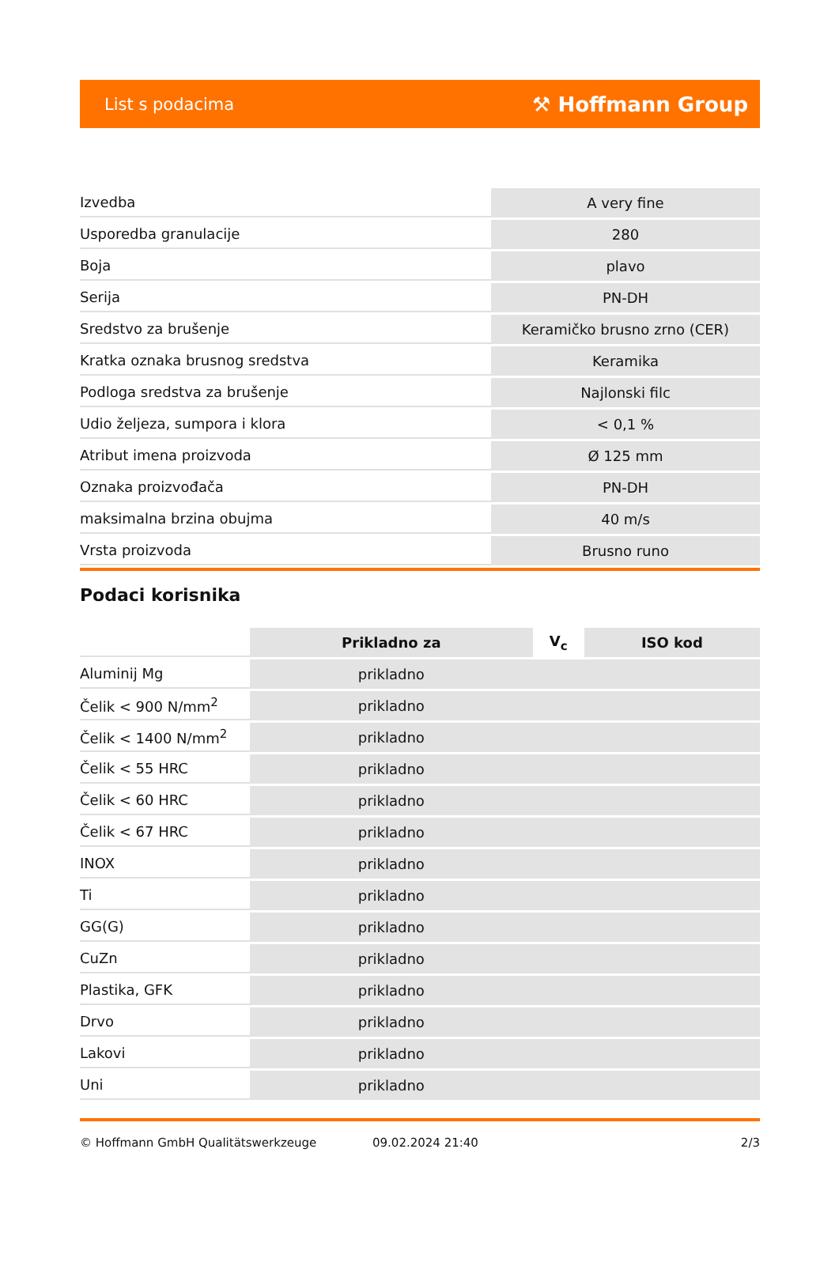List s podacima ⚒ Hoffmann Group
| Izvedba | A very fine |
| Usporedba granulacije | 280 |
| Boja | plavo |
| Serija | PN-DH |
| Sredstvo za brušenje | Keramičko brusno zrno (CER) |
| Kratka oznaka brusnog sredstva | Keramika |
| Podloga sredstva za brušenje | Najlonski filc |
| Udio željeza, sumpora i klora | < 0,1 % |
| Atribut imena proizvoda | Ø 125 mm |
| Oznaka proizvođača | PN-DH |
| maksimalna brzina obujma | 40 m/s |
| Vrsta proizvoda | Brusno runo |
Podaci korisnika
| | Prikladno za | V<sub>c</sub> | ISO kod |
| --- | --- | --- | --- |
| Aluminij Mg | prikladno | | |
| Čelik < 900 N/mm<sup>2</sup> | prikladno | | |
| Čelik < 1400 N/mm<sup>2</sup> | prikladno | | |
| Čelik < 55 HRC | prikladno | | |
| Čelik < 60 HRC | prikladno | | |
| Čelik < 67 HRC | prikladno | | |
| INOX | prikladno | | |
| Ti | prikladno | | |
| GG(G) | prikladno | | |
| CuZn | prikladno | | |
| Plastika, GFK | prikladno | | |
| Drvo | prikladno | | |
| Lakovi | prikladno | | |
| Uni | prikladno | | |
© Hoffmann GmbH Qualitätswerkzeuge 09.02.2024 21:40 2/3